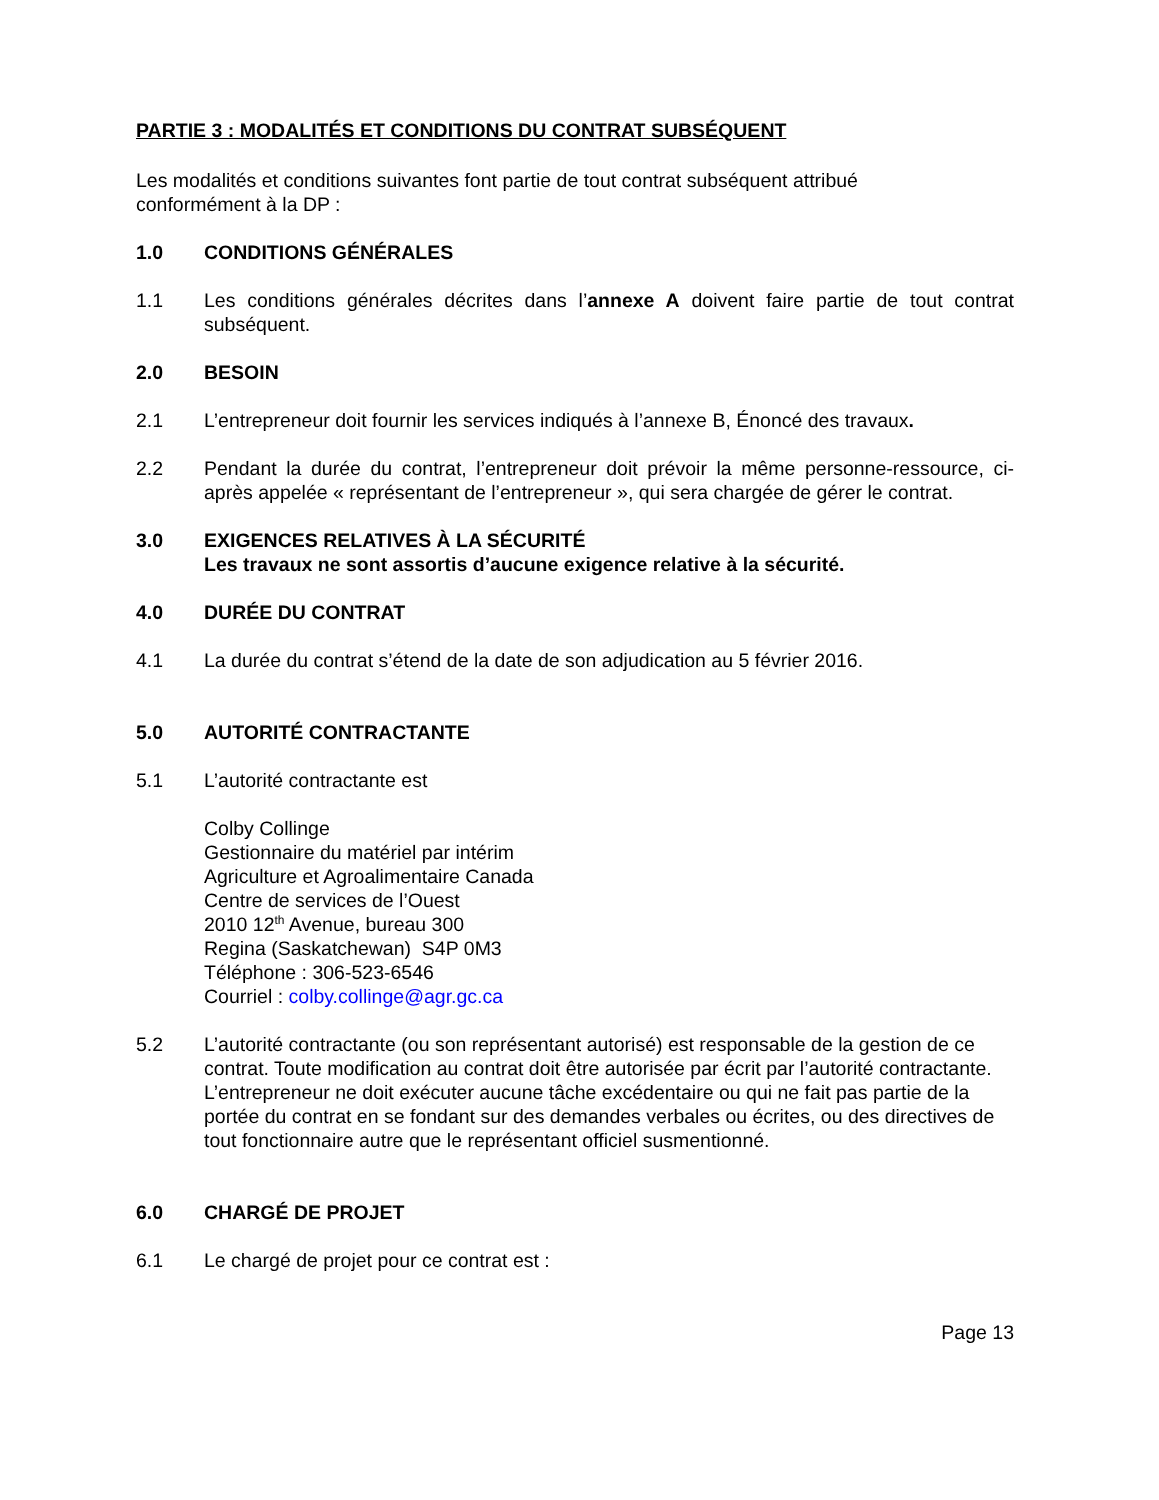PARTIE 3 : MODALITÉS ET CONDITIONS DU CONTRAT SUBSÉQUENT
Les modalités et conditions suivantes font partie de tout contrat subséquent attribué
conformément à la DP :
1.0 CONDITIONS GÉNÉRALES
1.1 Les conditions générales décrites dans l’annexe A doivent faire partie de tout contrat subséquent.
2.0 BESOIN
2.1 L’entrepreneur doit fournir les services indiqués à l’annexe B, Énoncé des travaux.
2.2 Pendant la durée du contrat, l’entrepreneur doit prévoir la même personne-ressource, ci-après appelée « représentant de l’entrepreneur », qui sera chargée de gérer le contrat.
3.0 EXIGENCES RELATIVES À LA SÉCURITÉ
Les travaux ne sont assortis d’aucune exigence relative à la sécurité.
4.0 DURÉE DU CONTRAT
4.1 La durée du contrat s’étend de la date de son adjudication au 5 février 2016.
5.0 AUTORITÉ CONTRACTANTE
5.1 L’autorité contractante est
Colby Collinge
Gestionnaire du matériel par intérim
Agriculture et Agroalimentaire Canada
Centre de services de l’Ouest
2010 12<sup>th</sup> Avenue, bureau 300
Regina (Saskatchewan) S4P 0M3
Téléphone : 306-523-6546
Courriel : colby.collinge@agr.gc.ca
5.2 L’autorité contractante (ou son représentant autorisé) est responsable de la gestion de ce contrat. Toute modification au contrat doit être autorisée par écrit par l’autorité contractante. L’entrepreneur ne doit exécuter aucune tâche excédentaire ou qui ne fait pas partie de la portée du contrat en se fondant sur des demandes verbales ou écrites, ou des directives de tout fonctionnaire autre que le représentant officiel susmentionné.
6.0 CHARGÉ DE PROJET
6.1 Le chargé de projet pour ce contrat est :
Page 13